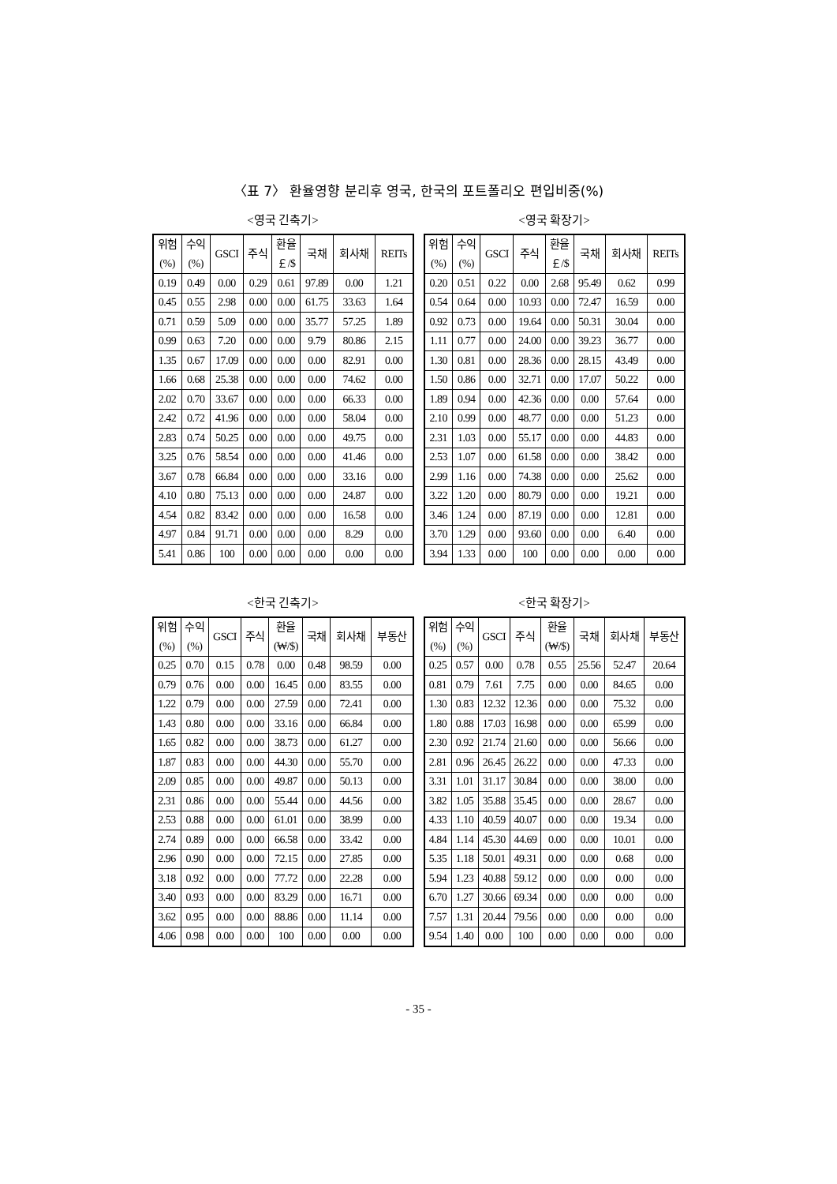〈표 7〉 환율영향 분리후 영국, 한국의 포트폴리오 편입비중(%)
<영국 긴축기>
| 위험 (%) | 수익 (%) | GSCI | 주식 | 환율 ￡/$ | 국채 | 회사채 | REITs |
| --- | --- | --- | --- | --- | --- | --- | --- |
| 0.19 | 0.49 | 0.00 | 0.29 | 0.61 | 97.89 | 0.00 | 1.21 |
| 0.45 | 0.55 | 2.98 | 0.00 | 0.00 | 61.75 | 33.63 | 1.64 |
| 0.71 | 0.59 | 5.09 | 0.00 | 0.00 | 35.77 | 57.25 | 1.89 |
| 0.99 | 0.63 | 7.20 | 0.00 | 0.00 | 9.79 | 80.86 | 2.15 |
| 1.35 | 0.67 | 17.09 | 0.00 | 0.00 | 0.00 | 82.91 | 0.00 |
| 1.66 | 0.68 | 25.38 | 0.00 | 0.00 | 0.00 | 74.62 | 0.00 |
| 2.02 | 0.70 | 33.67 | 0.00 | 0.00 | 0.00 | 66.33 | 0.00 |
| 2.42 | 0.72 | 41.96 | 0.00 | 0.00 | 0.00 | 58.04 | 0.00 |
| 2.83 | 0.74 | 50.25 | 0.00 | 0.00 | 0.00 | 49.75 | 0.00 |
| 3.25 | 0.76 | 58.54 | 0.00 | 0.00 | 0.00 | 41.46 | 0.00 |
| 3.67 | 0.78 | 66.84 | 0.00 | 0.00 | 0.00 | 33.16 | 0.00 |
| 4.10 | 0.80 | 75.13 | 0.00 | 0.00 | 0.00 | 24.87 | 0.00 |
| 4.54 | 0.82 | 83.42 | 0.00 | 0.00 | 0.00 | 16.58 | 0.00 |
| 4.97 | 0.84 | 91.71 | 0.00 | 0.00 | 0.00 | 8.29 | 0.00 |
| 5.41 | 0.86 | 100 | 0.00 | 0.00 | 0.00 | 0.00 | 0.00 |
<영국 확장기>
| 위험 (%) | 수익 (%) | GSCI | 주식 | 환율 ￡/$ | 국채 | 회사채 | REITs |
| --- | --- | --- | --- | --- | --- | --- | --- |
| 0.20 | 0.51 | 0.22 | 0.00 | 2.68 | 95.49 | 0.62 | 0.99 |
| 0.54 | 0.64 | 0.00 | 10.93 | 0.00 | 72.47 | 16.59 | 0.00 |
| 0.92 | 0.73 | 0.00 | 19.64 | 0.00 | 50.31 | 30.04 | 0.00 |
| 1.11 | 0.77 | 0.00 | 24.00 | 0.00 | 39.23 | 36.77 | 0.00 |
| 1.30 | 0.81 | 0.00 | 28.36 | 0.00 | 28.15 | 43.49 | 0.00 |
| 1.50 | 0.86 | 0.00 | 32.71 | 0.00 | 17.07 | 50.22 | 0.00 |
| 1.89 | 0.94 | 0.00 | 42.36 | 0.00 | 0.00 | 57.64 | 0.00 |
| 2.10 | 0.99 | 0.00 | 48.77 | 0.00 | 0.00 | 51.23 | 0.00 |
| 2.31 | 1.03 | 0.00 | 55.17 | 0.00 | 0.00 | 44.83 | 0.00 |
| 2.53 | 1.07 | 0.00 | 61.58 | 0.00 | 0.00 | 38.42 | 0.00 |
| 2.99 | 1.16 | 0.00 | 74.38 | 0.00 | 0.00 | 25.62 | 0.00 |
| 3.22 | 1.20 | 0.00 | 80.79 | 0.00 | 0.00 | 19.21 | 0.00 |
| 3.46 | 1.24 | 0.00 | 87.19 | 0.00 | 0.00 | 12.81 | 0.00 |
| 3.70 | 1.29 | 0.00 | 93.60 | 0.00 | 0.00 | 6.40 | 0.00 |
| 3.94 | 1.33 | 0.00 | 100 | 0.00 | 0.00 | 0.00 | 0.00 |
<한국 긴축기>
| 위험 (%) | 수익 (%) | GSCI | 주식 | 환율 (₩/$) | 국채 | 회사채 | 부동산 |
| --- | --- | --- | --- | --- | --- | --- | --- |
| 0.25 | 0.70 | 0.15 | 0.78 | 0.00 | 0.48 | 98.59 | 0.00 |
| 0.79 | 0.76 | 0.00 | 0.00 | 16.45 | 0.00 | 83.55 | 0.00 |
| 1.22 | 0.79 | 0.00 | 0.00 | 27.59 | 0.00 | 72.41 | 0.00 |
| 1.43 | 0.80 | 0.00 | 0.00 | 33.16 | 0.00 | 66.84 | 0.00 |
| 1.65 | 0.82 | 0.00 | 0.00 | 38.73 | 0.00 | 61.27 | 0.00 |
| 1.87 | 0.83 | 0.00 | 0.00 | 44.30 | 0.00 | 55.70 | 0.00 |
| 2.09 | 0.85 | 0.00 | 0.00 | 49.87 | 0.00 | 50.13 | 0.00 |
| 2.31 | 0.86 | 0.00 | 0.00 | 55.44 | 0.00 | 44.56 | 0.00 |
| 2.53 | 0.88 | 0.00 | 0.00 | 61.01 | 0.00 | 38.99 | 0.00 |
| 2.74 | 0.89 | 0.00 | 0.00 | 66.58 | 0.00 | 33.42 | 0.00 |
| 2.96 | 0.90 | 0.00 | 0.00 | 72.15 | 0.00 | 27.85 | 0.00 |
| 3.18 | 0.92 | 0.00 | 0.00 | 77.72 | 0.00 | 22.28 | 0.00 |
| 3.40 | 0.93 | 0.00 | 0.00 | 83.29 | 0.00 | 16.71 | 0.00 |
| 3.62 | 0.95 | 0.00 | 0.00 | 88.86 | 0.00 | 11.14 | 0.00 |
| 4.06 | 0.98 | 0.00 | 0.00 | 100 | 0.00 | 0.00 | 0.00 |
<한국 확장기>
| 위험 (%) | 수익 (%) | GSCI | 주식 | 환율 (₩/$) | 국채 | 회사채 | 부동산 |
| --- | --- | --- | --- | --- | --- | --- | --- |
| 0.25 | 0.57 | 0.00 | 0.78 | 0.55 | 25.56 | 52.47 | 20.64 |
| 0.81 | 0.79 | 7.61 | 7.75 | 0.00 | 0.00 | 84.65 | 0.00 |
| 1.30 | 0.83 | 12.32 | 12.36 | 0.00 | 0.00 | 75.32 | 0.00 |
| 1.80 | 0.88 | 17.03 | 16.98 | 0.00 | 0.00 | 65.99 | 0.00 |
| 2.30 | 0.92 | 21.74 | 21.60 | 0.00 | 0.00 | 56.66 | 0.00 |
| 2.81 | 0.96 | 26.45 | 26.22 | 0.00 | 0.00 | 47.33 | 0.00 |
| 3.31 | 1.01 | 31.17 | 30.84 | 0.00 | 0.00 | 38.00 | 0.00 |
| 3.82 | 1.05 | 35.88 | 35.45 | 0.00 | 0.00 | 28.67 | 0.00 |
| 4.33 | 1.10 | 40.59 | 40.07 | 0.00 | 0.00 | 19.34 | 0.00 |
| 4.84 | 1.14 | 45.30 | 44.69 | 0.00 | 0.00 | 10.01 | 0.00 |
| 5.35 | 1.18 | 50.01 | 49.31 | 0.00 | 0.00 | 0.68 | 0.00 |
| 5.94 | 1.23 | 40.88 | 59.12 | 0.00 | 0.00 | 0.00 | 0.00 |
| 6.70 | 1.27 | 30.66 | 69.34 | 0.00 | 0.00 | 0.00 | 0.00 |
| 7.57 | 1.31 | 20.44 | 79.56 | 0.00 | 0.00 | 0.00 | 0.00 |
| 9.54 | 1.40 | 0.00 | 100 | 0.00 | 0.00 | 0.00 | 0.00 |
- 35 -